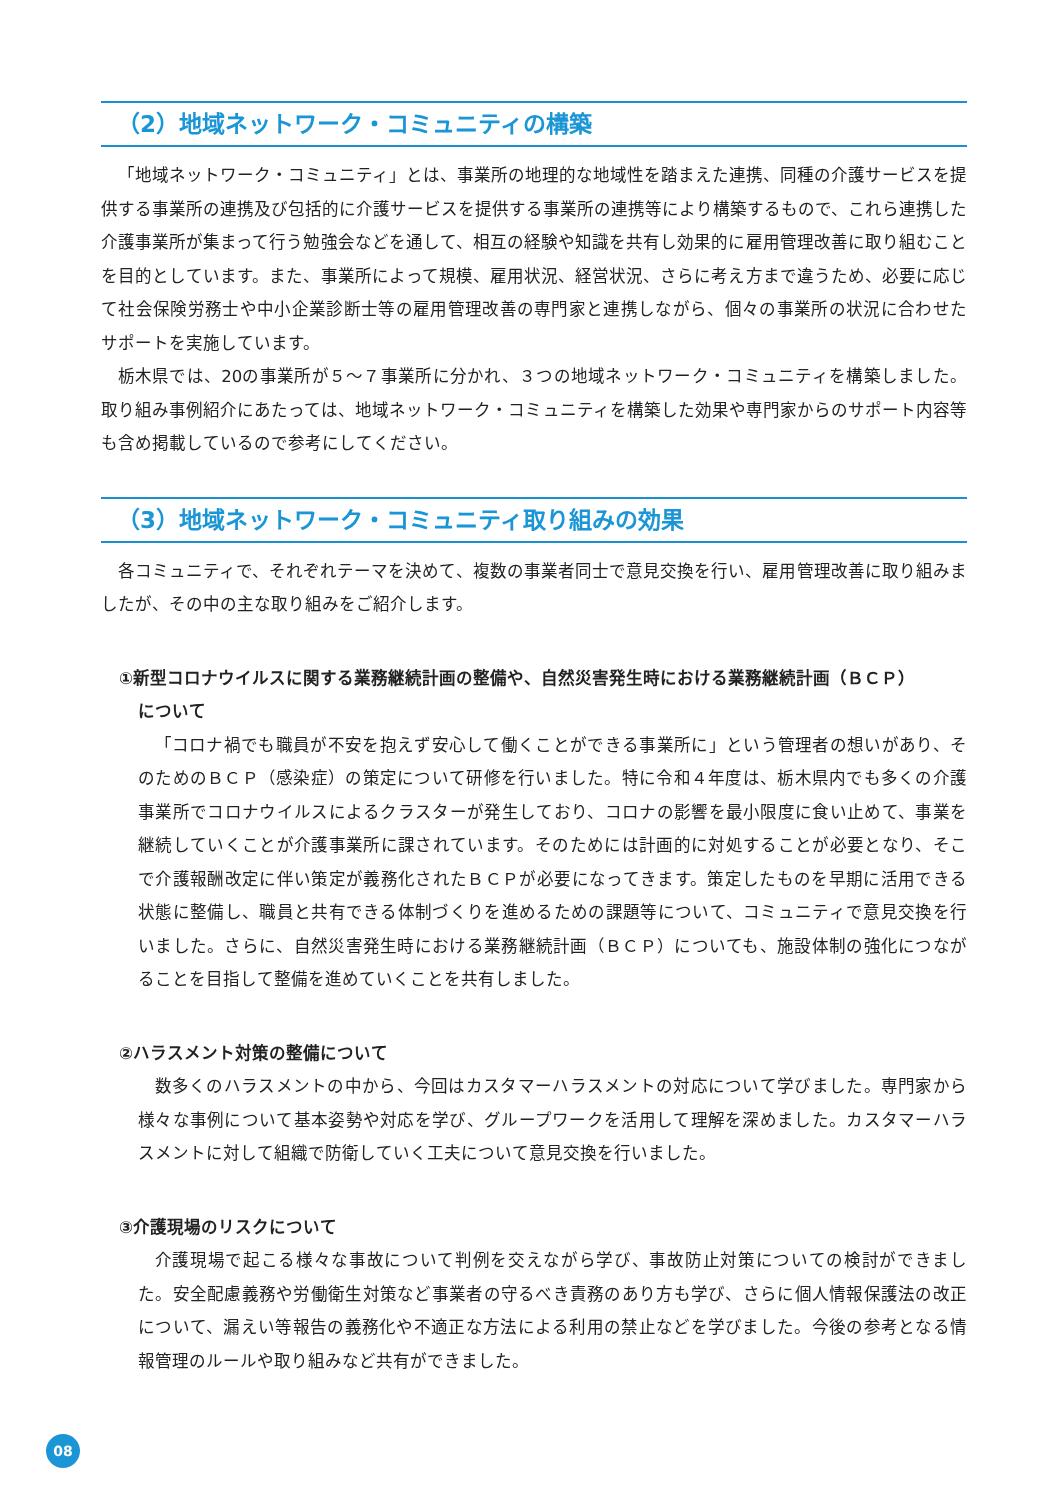（2）地域ネットワーク・コミュニティの構築
「地域ネットワーク・コミュニティ」とは、事業所の地理的な地域性を踏まえた連携、同種の介護サービスを提供する事業所の連携及び包括的に介護サービスを提供する事業所の連携等により構築するもので、これら連携した介護事業所が集まって行う勉強会などを通して、相互の経験や知識を共有し効果的に雇用管理改善に取り組むことを目的としています。また、事業所によって規模、雇用状況、経営状況、さらに考え方まで違うため、必要に応じて社会保険労務士や中小企業診断士等の雇用管理改善の専門家と連携しながら、個々の事業所の状況に合わせたサポートを実施しています。
栃木県では、20の事業所が５～７事業所に分かれ、３つの地域ネットワーク・コミュニティを構築しました。取り組み事例紹介にあたっては、地域ネットワーク・コミュニティを構築した効果や専門家からのサポート内容等も含め掲載しているので参考にしてください。
（3）地域ネットワーク・コミュニティ取り組みの効果
各コミュニティで、それぞれテーマを決めて、複数の事業者同士で意見交換を行い、雇用管理改善に取り組みましたが、その中の主な取り組みをご紹介します。
①新型コロナウイルスに関する業務継続計画の整備や、自然災害発生時における業務継続計画（ＢＣＰ）
について
「コロナ禍でも職員が不安を抱えず安心して働くことができる事業所に」という管理者の想いがあり、そのためのＢＣＰ（感染症）の策定について研修を行いました。特に令和４年度は、栃木県内でも多くの介護事業所でコロナウイルスによるクラスターが発生しており、コロナの影響を最小限度に食い止めて、事業を継続していくことが介護事業所に課されています。そのためには計画的に対処することが必要となり、そこで介護報酬改定に伴い策定が義務化されたＢＣＰが必要になってきます。策定したものを早期に活用できる状態に整備し、職員と共有できる体制づくりを進めるための課題等について、コミュニティで意見交換を行いました。さらに、自然災害発生時における業務継続計画（ＢＣＰ）についても、施設体制の強化につながることを目指して整備を進めていくことを共有しました。
②ハラスメント対策の整備について
数多くのハラスメントの中から、今回はカスタマーハラスメントの対応について学びました。専門家から様々な事例について基本姿勢や対応を学び、グループワークを活用して理解を深めました。カスタマーハラスメントに対して組織で防衛していく工夫について意見交換を行いました。
③介護現場のリスクについて
介護現場で起こる様々な事故について判例を交えながら学び、事故防止対策についての検討ができました。安全配慮義務や労働衛生対策など事業者の守るべき責務のあり方も学び、さらに個人情報保護法の改正について、漏えい等報告の義務化や不適正な方法による利用の禁止などを学びました。今後の参考となる情報管理のルールや取り組みなど共有ができました。
08